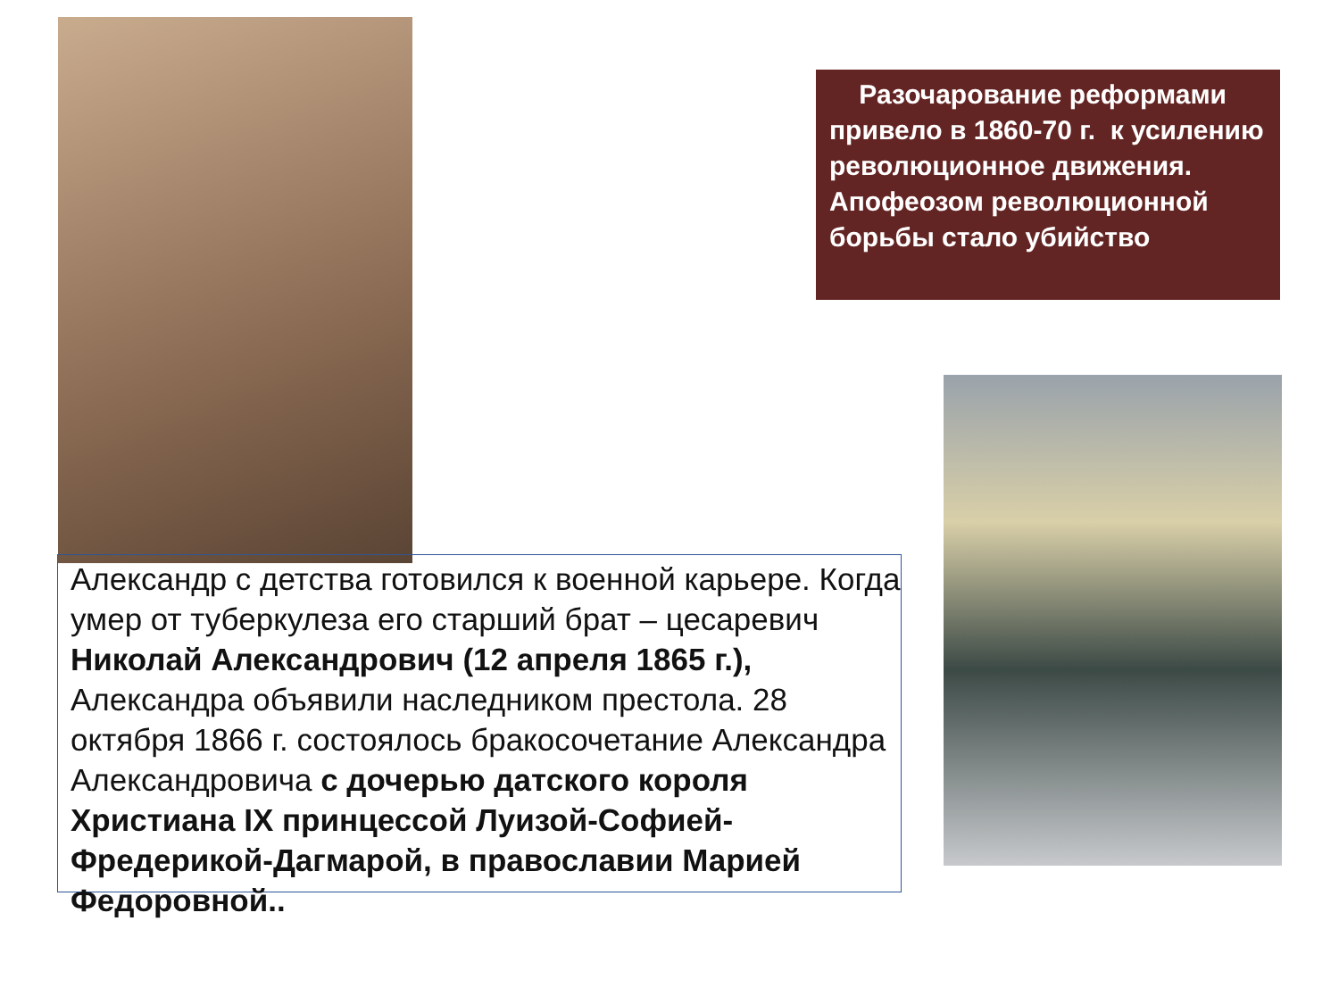Разочарование реформами привело в 1860-70 г. к усилению революционное движения. Апофеозом революционной борьбы стало убийство
Александр с детства готовился к военной карьере. Когда умер от туберкулеза его старший брат – цесаревич Николай Александрович (12 апреля 1865 г.), Александра объявили наследником престола. 28 октября 1866 г. состоялось бракосочетание Александра Александровича с дочерью датского короля Христиана IX принцессой Луизой-Софией-Фредерикой-Дагмарой, в православии Марией Федоровной..